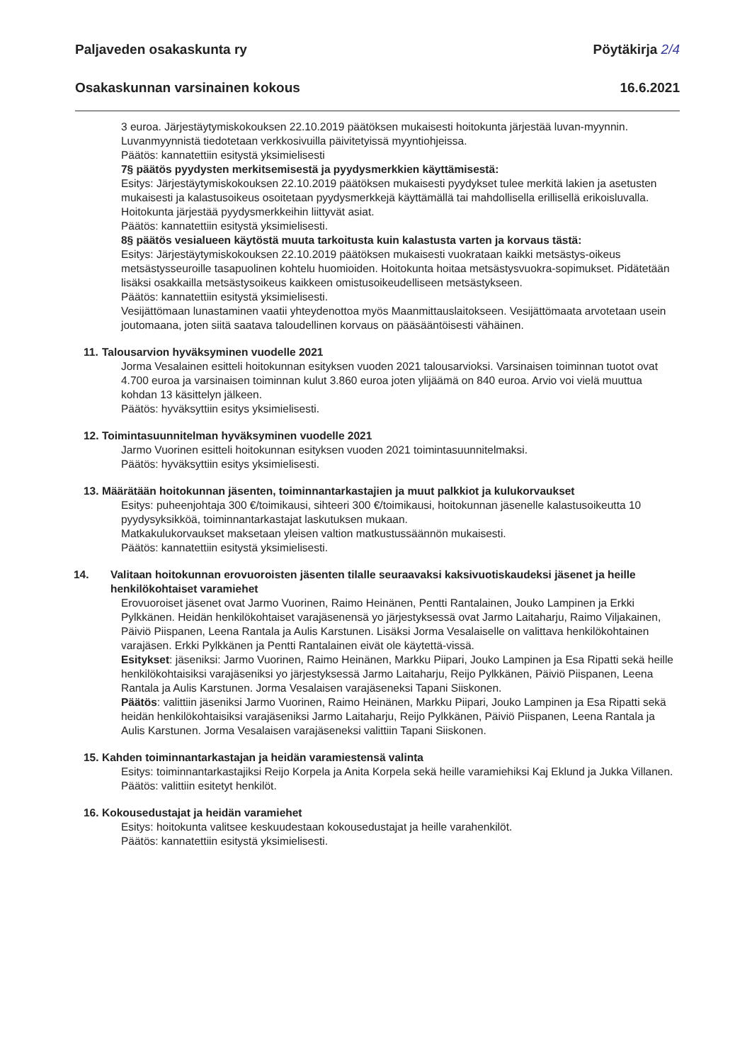Paljaveden osakaskunta ry Pöytäkirja 2/4
Osakaskunnan varsinainen kokous 16.6.2021
3 euroa. Järjestäytymiskokouksen 22.10.2019 päätöksen mukaisesti hoitokunta järjestää luvan-myynnin. Luvanmyynnistä tiedotetaan verkkosivuilla päivitetyissä myyntiohjeissa.
Päätös: kannatettiin esitystä yksimielisesti
7§ päätös pyydysten merkitsemisestä ja pyydysmerkkien käyttämisestä:
Esitys: Järjestäytymiskokouksen 22.10.2019 päätöksen mukaisesti pyydykset tulee merkitä lakien ja asetusten mukaisesti ja kalastusoikeus osoitetaan pyydysmerkkejä käyttämällä tai mahdollisella erillisellä erikoisluvalla. Hoitokunta järjestää pyydysmerkkeihin liittyvät asiat.
Päätös: kannatettiin esitystä yksimielisesti.
8§ päätös vesialueen käytöstä muuta tarkoitusta kuin kalastusta varten ja korvaus tästä:
Esitys: Järjestäytymiskokouksen 22.10.2019 päätöksen mukaisesti vuokrataan kaikki metsästys-oikeus metsästysseuroille tasapuolinen kohtelu huomioiden. Hoitokunta hoitaa metsästysvuokra-sopimukset. Pidätetään lisäksi osakkailla metsästysoikeus kaikkeen omistusoikeudelliseen metsästykseen.
Päätös: kannatettiin esitystä yksimielisesti.
Vesijättömaan lunastaminen vaatii yhteydenottoa myös Maanmittauslaitokseen. Vesijättömaata arvotetaan usein joutomaana, joten siitä saatava taloudellinen korvaus on pääsääntöisesti vähäinen.
11. Talousarvion hyväksyminen vuodelle 2021
Jorma Vesalainen esitteli hoitokunnan esityksen vuoden 2021 talousarvioksi. Varsinaisen toiminnan tuotot ovat 4.700 euroa ja varsinaisen toiminnan kulut 3.860 euroa joten ylijäämä on 840 euroa. Arvio voi vielä muuttua kohdan 13 käsittelyn jälkeen.
Päätös: hyväksyttiin esitys yksimielisesti.
12. Toimintasuunnitelman hyväksyminen vuodelle 2021
Jarmo Vuorinen esitteli hoitokunnan esityksen vuoden 2021 toimintasuunnitelmaksi.
Päätös: hyväksyttiin esitys yksimielisesti.
13. Määrätään hoitokunnan jäsenten, toiminnantarkastajien ja muut palkkiot ja kulukorvaukset
Esitys: puheenjohtaja 300 €/toimikausi, sihteeri 300 €/toimikausi, hoitokunnan jäsenelle kalastusoikeutta 10 pyydysyksikköä, toiminnantarkastajat laskutuksen mukaan.
Matkakulukorvaukset maksetaan yleisen valtion matkustussäännön mukaisesti.
Päätös: kannatettiin esitystä yksimielisesti.
14. Valitaan hoitokunnan erovuoroisten jäsenten tilalle seuraavaksi kaksivuotiskaudeksi jäsenet ja heille henkilökohtaiset varamiehet
Erovuoroiset jäsenet ovat Jarmo Vuorinen, Raimo Heinänen, Pentti Rantalainen, Jouko Lampinen ja Erkki Pylkkänen. Heidän henkilökohtaiset varajäsenensä yo järjestyksessä ovat Jarmo Laitaharju, Raimo Viljakainen, Päiviö Piispanen, Leena Rantala ja Aulis Karstunen. Lisäksi Jorma Vesalaiselle on valittava henkilökohtainen varajäsen. Erkki Pylkkänen ja Pentti Rantalainen eivät ole käytettä-vissä.
Esitykset: jäseniksi: Jarmo Vuorinen, Raimo Heinänen, Markku Piipari, Jouko Lampinen ja Esa Ripatti sekä heille henkilökohtaisiksi varajäseniksi yo järjestyksessä Jarmo Laitaharju, Reijo Pylkkänen, Päiviö Piispanen, Leena Rantala ja Aulis Karstunen. Jorma Vesalaisen varajäseneksi Tapani Siiskonen.
Päätös: valittiin jäseniksi Jarmo Vuorinen, Raimo Heinänen, Markku Piipari, Jouko Lampinen ja Esa Ripatti sekä heidän henkilökohtaisiksi varajäseniksi Jarmo Laitaharju, Reijo Pylkkänen, Päiviö Piispanen, Leena Rantala ja Aulis Karstunen. Jorma Vesalaisen varajäseneksi valittiin Tapani Siiskonen.
15. Kahden toiminnantarkastajan ja heidän varamiestensä valinta
Esitys: toiminnantarkastajiksi Reijo Korpela ja Anita Korpela sekä heille varamiehiksi Kaj Eklund ja Jukka Villanen.
Päätös: valittiin esitetyt henkilöt.
16. Kokousedustajat ja heidän varamiehet
Esitys: hoitokunta valitsee keskuudestaan kokousedustajat ja heille varahenkilöt.
Päätös: kannatettiin esitystä yksimielisesti.